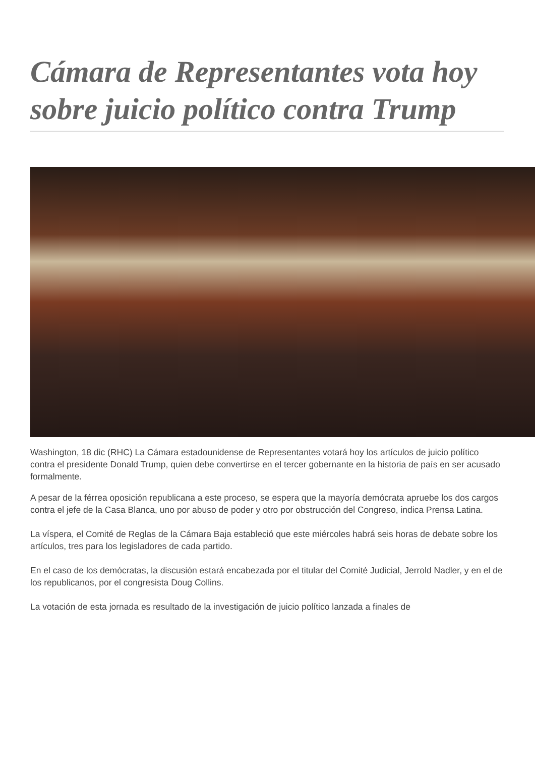Cámara de Representantes vota hoy sobre juicio político contra Trump
Washington, 18 dic (RHC) La Cámara estadounidense de Representantes votará hoy los artículos de juicio político contra el presidente Donald Trump, quien debe convertirse en el tercer gobernante en la historia de país en ser acusado formalmente.
A pesar de la férrea oposición republicana a este proceso, se espera que la mayoría demócrata apruebe los dos cargos contra el jefe de la Casa Blanca, uno por abuso de poder y otro por obstrucción del Congreso, indica Prensa Latina.
La víspera, el Comité de Reglas de la Cámara Baja estableció que este miércoles habrá seis horas de debate sobre los artículos, tres para los legisladores de cada partido.
En el caso de los demócratas, la discusión estará encabezada por el titular del Comité Judicial, Jerrold Nadler, y en el de los republicanos, por el congresista Doug Collins.
La votación de esta jornada es resultado de la investigación de juicio político lanzada a finales de